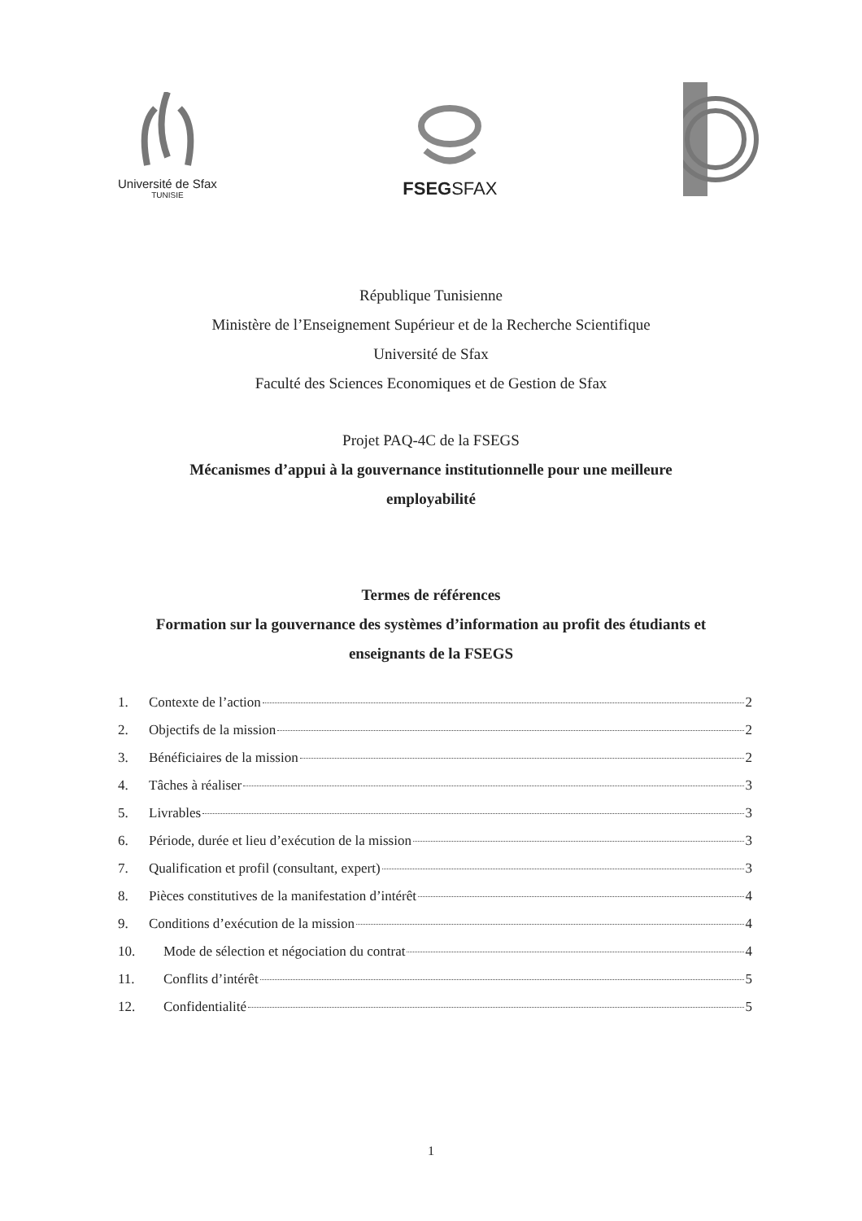Université de Sfax
TUNISIE
FSEGSFAX
République Tunisienne
Ministère de l’Enseignement Supérieur et de la Recherche Scientifique
Université de Sfax
Faculté des Sciences Economiques et de Gestion de Sfax
Projet PAQ-4C de la FSEGS
Mécanismes d’appui à la gouvernance institutionnelle pour une meilleure
employabilité
Termes de références
Formation sur la gouvernance des systèmes d’information au profit des étudiants et
enseignants de la FSEGS
1. Contexte de l’action 2
2. Objectifs de la mission 2
3. Bénéficiaires de la mission 2
4. Tâches à réaliser 3
5. Livrables 3
6. Période, durée et lieu d’exécution de la mission 3
7. Qualification et profil (consultant, expert) 3
8. Pièces constitutives de la manifestation d’intérêt 4
9. Conditions d’exécution de la mission 4
10. Mode de sélection et négociation du contrat 4
11. Conflits d’intérêt 5
12. Confidentialité 5
1